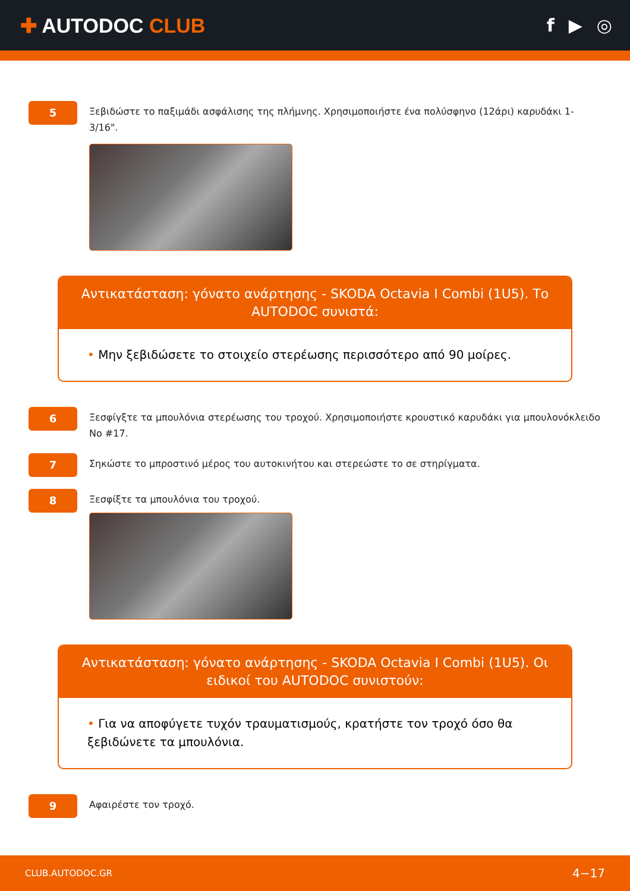✚ AUTODOC CLUB f ▶ ◎
5
Ξεβιδώστε το παξιμάδι ασφάλισης της πλήμνης. Χρησιμοποιήστε ένα πολύσφηνο (12άρι) καρυδάκι 1-3/16".
Αντικατάσταση: γόνατο ανάρτησης - SKODA Octavia I Combi (1U5). Το AUTODOC συνιστά:
• Μην ξεβιδώσετε το στοιχείο στερέωσης περισσότερο από 90 μοίρες.
6
Ξεσφίγξτε τα μπουλόνια στερέωσης του τροχού. Χρησιμοποιήστε κρουστικό καρυδάκι για μπουλονόκλειδο No #17.
7
Σηκώστε το μπροστινό μέρος του αυτοκινήτου και στερεώστε το σε στηρίγματα.
8
Ξεσφίξτε τα μπουλόνια του τροχού.
Αντικατάσταση: γόνατο ανάρτησης - SKODA Octavia I Combi (1U5). Οι ειδικοί του AUTODOC συνιστούν:
• Για να αποφύγετε τυχόν τραυματισμούς, κρατήστε τον τροχό όσο θα ξεβιδώνετε τα μπουλόνια.
9
Αφαιρέστε τον τροχό.
CLUB.AUTODOC.GR 4−17